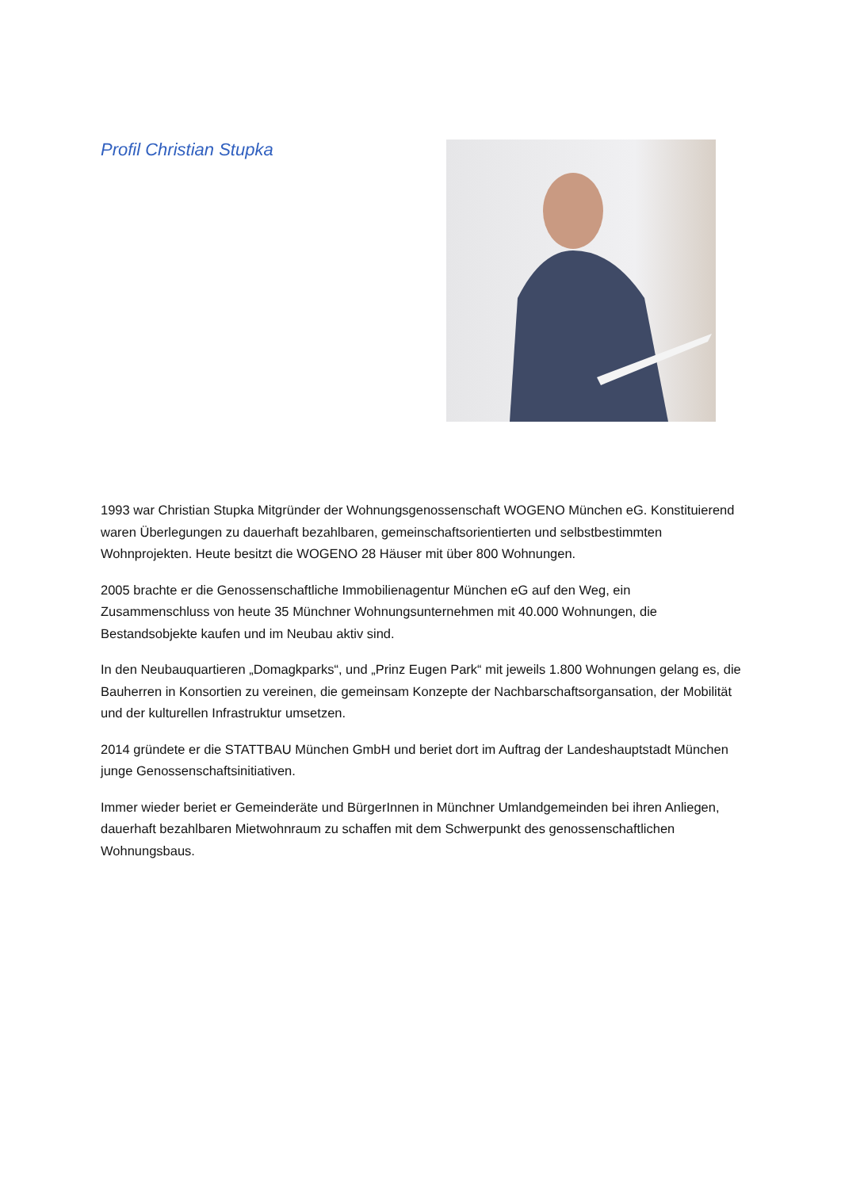Profil Christian Stupka
1993 war Christian Stupka Mitgründer der Wohnungsgenossenschaft WOGENO München eG. Konstituierend waren Überlegungen zu dauerhaft bezahlbaren, gemeinschaftsorientierten und selbstbestimmten Wohnprojekten. Heute besitzt die WOGENO 28 Häuser mit über 800 Wohnungen.
2005 brachte er die Genossenschaftliche Immobilienagentur München eG auf den Weg, ein Zusammenschluss von heute 35 Münchner Wohnungsunternehmen mit 40.000 Wohnungen, die Bestandsobjekte kaufen und im Neubau aktiv sind.
In den Neubauquartieren „Domagkparks“, und „Prinz Eugen Park“ mit jeweils 1.800 Wohnungen gelang es, die Bauherren in Konsortien zu vereinen, die gemeinsam Konzepte der Nachbarschaftsorgansation, der Mobilität und der kulturellen Infrastruktur umsetzen.
2014 gründete er die STATTBAU München GmbH und beriet dort im Auftrag der Landeshauptstadt München junge Genossenschaftsinitiativen.
Immer wieder beriet er Gemeinderäte und BürgerInnen in Münchner Umlandgemeinden bei ihren Anliegen, dauerhaft bezahlbaren Mietwohnraum zu schaffen mit dem Schwerpunkt des genossenschaftlichen Wohnungsbaus.